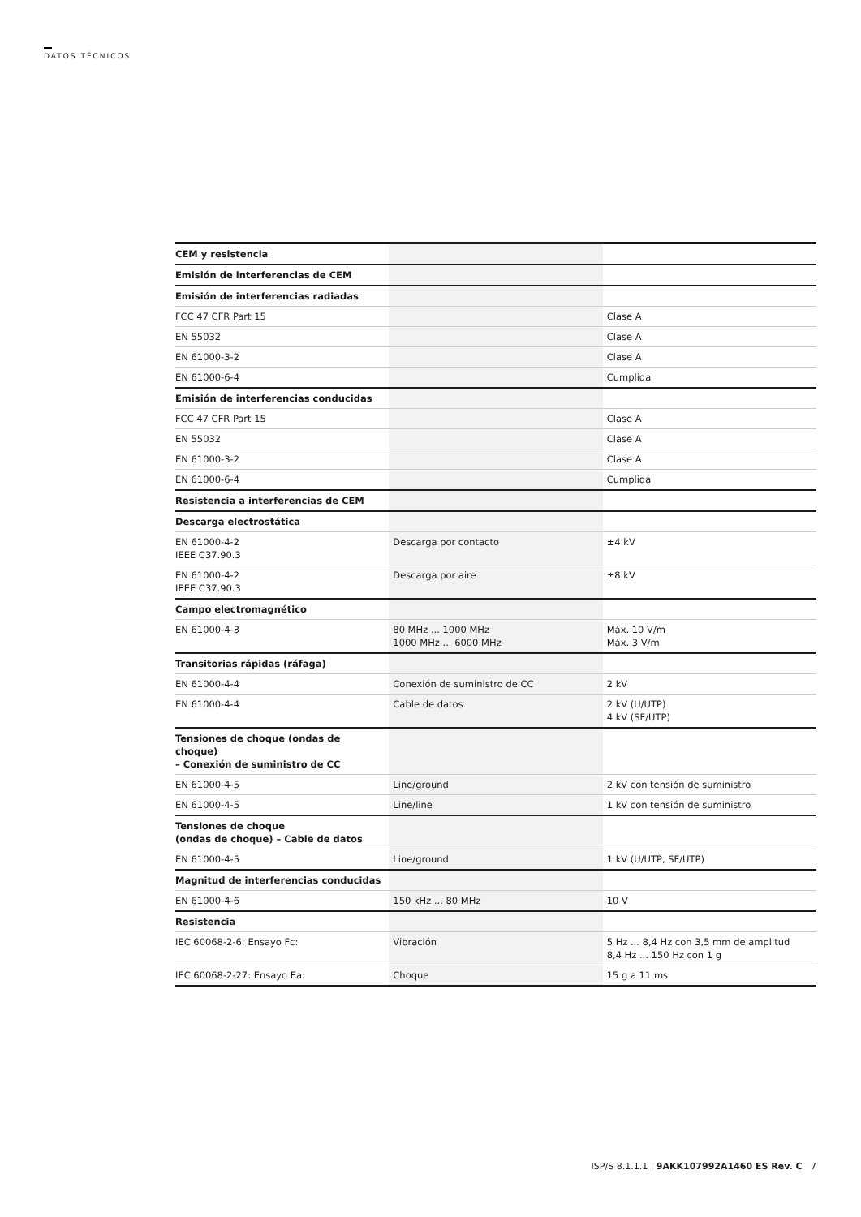DATOS TÉCNICOS
| CEM y resistencia | | |
| Emisión de interferencias de CEM | | |
| Emisión de interferencias radiadas | | |
| FCC 47 CFR Part 15 | | Clase A |
| EN 55032 | | Clase A |
| EN 61000-3-2 | | Clase A |
| EN 61000-6-4 | | Cumplida |
| Emisión de interferencias conducidas | | |
| FCC 47 CFR Part 15 | | Clase A |
| EN 55032 | | Clase A |
| EN 61000-3-2 | | Clase A |
| EN 61000-6-4 | | Cumplida |
| Resistencia a interferencias de CEM | | |
| Descarga electrostática | | |
| EN 61000-4-2 IEEE C37.90.3 | Descarga por contacto | ±4 kV |
| EN 61000-4-2 IEEE C37.90.3 | Descarga por aire | ±8 kV |
| Campo electromagnético | | |
| EN 61000-4-3 | 80 MHz ... 1000 MHz 1000 MHz ... 6000 MHz | Máx. 10 V/m Máx. 3 V/m |
| Transitorias rápidas (ráfaga) | | |
| EN 61000-4-4 | Conexión de suministro de CC | 2 kV |
| EN 61000-4-4 | Cable de datos | 2 kV (U/UTP) 4 kV (SF/UTP) |
| Tensiones de choque (ondas de choque) – Conexión de suministro de CC | | |
| EN 61000-4-5 | Line/ground | 2 kV con tensión de suministro |
| EN 61000-4-5 | Line/line | 1 kV con tensión de suministro |
| Tensiones de choque (ondas de choque) – Cable de datos | | |
| EN 61000-4-5 | Line/ground | 1 kV (U/UTP, SF/UTP) |
| Magnitud de interferencias conducidas | | |
| EN 61000-4-6 | 150 kHz ... 80 MHz | 10 V |
| Resistencia | | |
| IEC 60068-2-6: Ensayo Fc: | Vibración | 5 Hz ... 8,4 Hz con 3,5 mm de amplitud 8,4 Hz ... 150 Hz con 1 g |
| IEC 60068-2-27: Ensayo Ea: | Choque | 15 g a 11 ms |
ISP/S 8.1.1.1 | 9AKK107992A1460 ES Rev. C 7